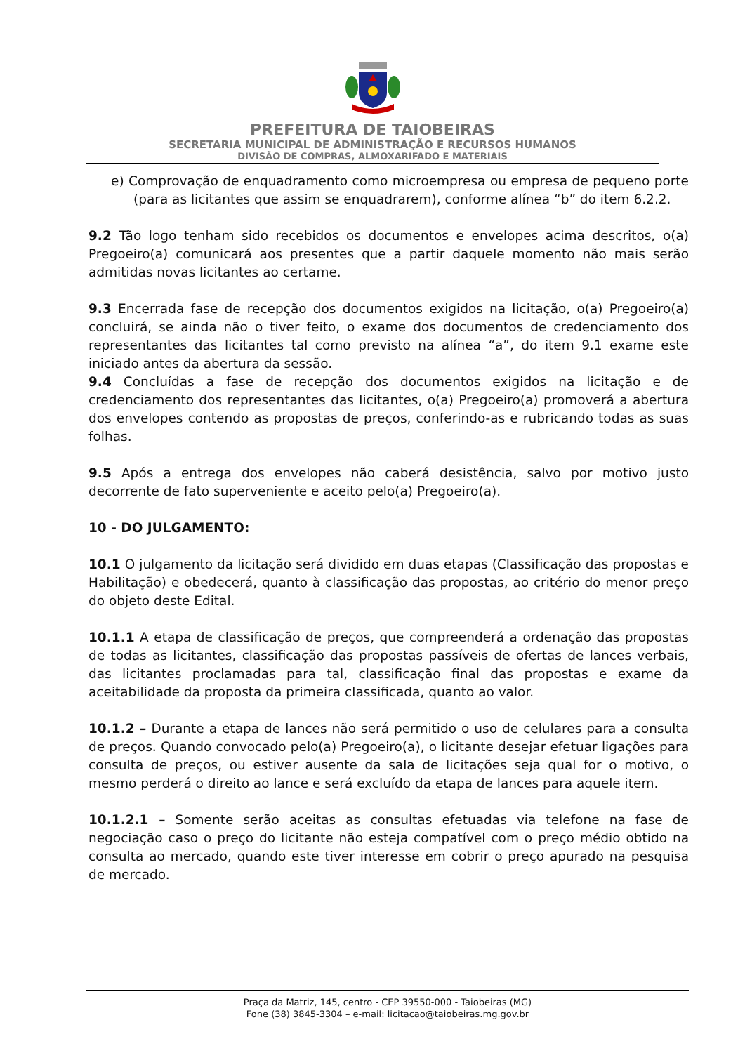PREFEITURA DE TAIOBEIRAS
SECRETARIA MUNICIPAL DE ADMINISTRAÇÃO E RECURSOS HUMANOS
DIVISÃO DE COMPRAS, ALMOXARIFADO E MATERIAIS
e) Comprovação de enquadramento como microempresa ou empresa de pequeno porte (para as licitantes que assim se enquadrarem), conforme alínea “b” do item 6.2.2.
9.2 Tão logo tenham sido recebidos os documentos e envelopes acima descritos, o(a) Pregoeiro(a) comunicará aos presentes que a partir daquele momento não mais serão admitidas novas licitantes ao certame.
9.3 Encerrada fase de recepção dos documentos exigidos na licitação, o(a) Pregoeiro(a) concluirá, se ainda não o tiver feito, o exame dos documentos de credenciamento dos representantes das licitantes tal como previsto na alínea “a”, do item 9.1 exame este iniciado antes da abertura da sessão.
9.4 Concluídas a fase de recepção dos documentos exigidos na licitação e de credenciamento dos representantes das licitantes, o(a) Pregoeiro(a) promoverá a abertura dos envelopes contendo as propostas de preços, conferindo-as e rubricando todas as suas folhas.
9.5 Após a entrega dos envelopes não caberá desistência, salvo por motivo justo decorrente de fato superveniente e aceito pelo(a) Pregoeiro(a).
10 - DO JULGAMENTO:
10.1 O julgamento da licitação será dividido em duas etapas (Classificação das propostas e Habilitação) e obedecerá, quanto à classificação das propostas, ao critério do menor preço do objeto deste Edital.
10.1.1 A etapa de classificação de preços, que compreenderá a ordenação das propostas de todas as licitantes, classificação das propostas passíveis de ofertas de lances verbais, das licitantes proclamadas para tal, classificação final das propostas e exame da aceitabilidade da proposta da primeira classificada, quanto ao valor.
10.1.2 – Durante a etapa de lances não será permitido o uso de celulares para a consulta de preços. Quando convocado pelo(a) Pregoeiro(a), o licitante desejar efetuar ligações para consulta de preços, ou estiver ausente da sala de licitações seja qual for o motivo, o mesmo perderá o direito ao lance e será excluído da etapa de lances para aquele item.
10.1.2.1 – Somente serão aceitas as consultas efetuadas via telefone na fase de negociação caso o preço do licitante não esteja compatível com o preço médio obtido na consulta ao mercado, quando este tiver interesse em cobrir o preço apurado na pesquisa de mercado.
Praça da Matriz, 145, centro - CEP 39550-000 - Taiobeiras (MG)
Fone (38) 3845-3304 – e-mail: licitacao@taiobeiras.mg.gov.br